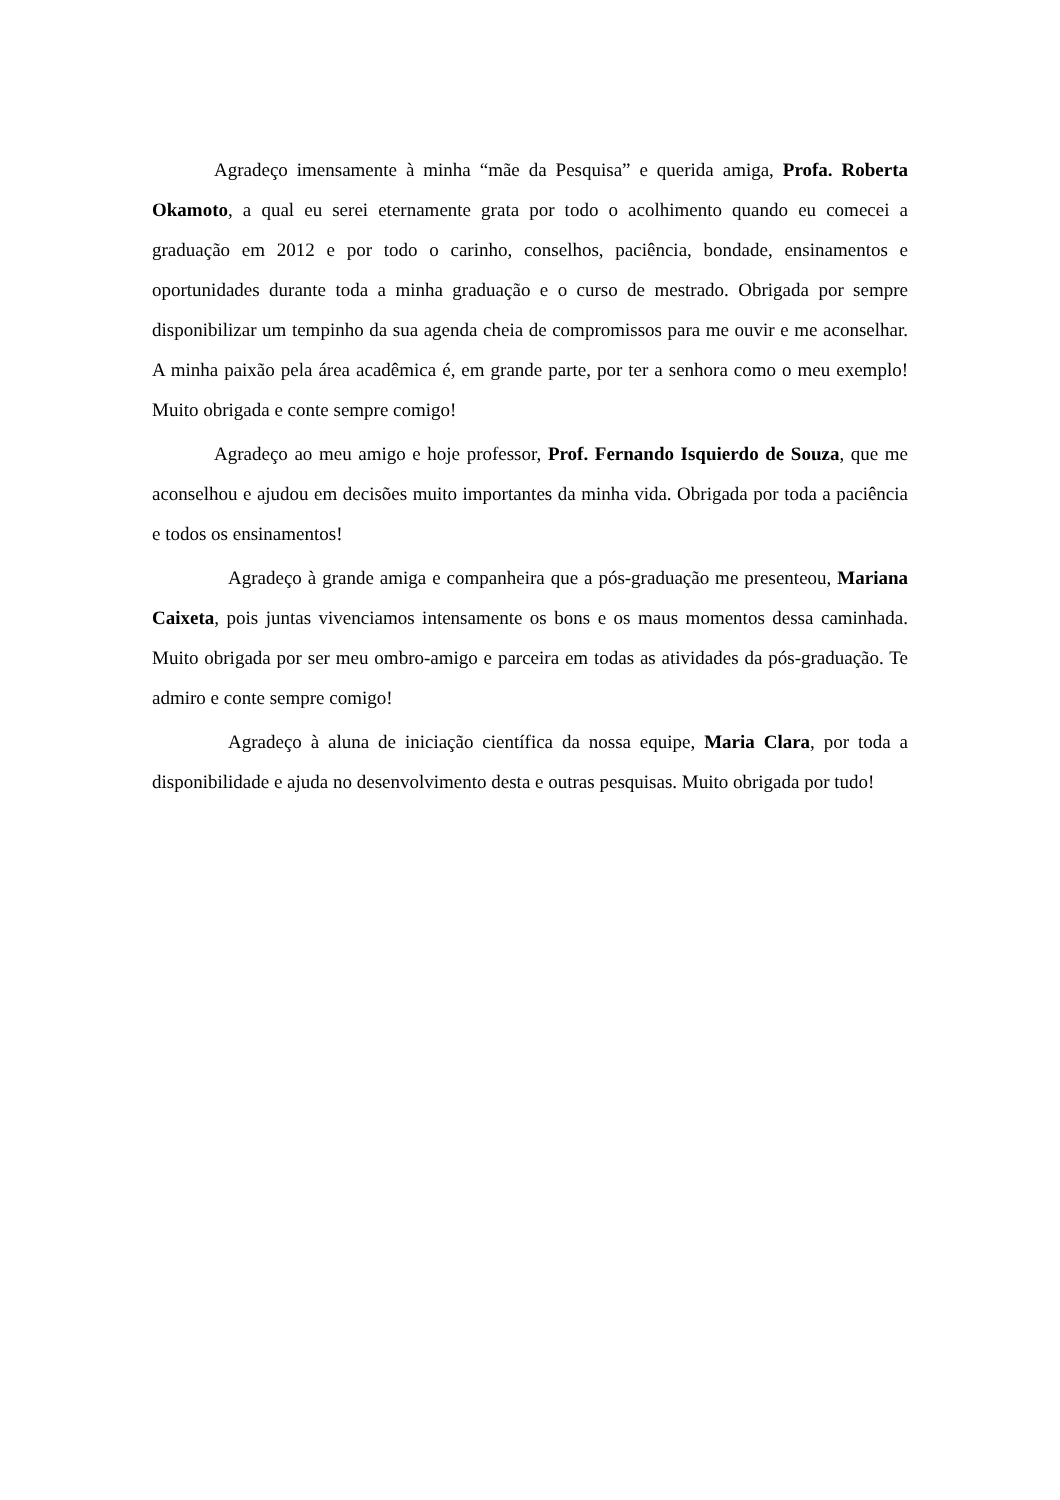Agradeço imensamente à minha “mãe da Pesquisa” e querida amiga, Profa. Roberta Okamoto, a qual eu serei eternamente grata por todo o acolhimento quando eu comecei a graduação em 2012 e por todo o carinho, conselhos, paciência, bondade, ensinamentos e oportunidades durante toda a minha graduação e o curso de mestrado. Obrigada por sempre disponibilizar um tempinho da sua agenda cheia de compromissos para me ouvir e me aconselhar. A minha paixão pela área acadêmica é, em grande parte, por ter a senhora como o meu exemplo! Muito obrigada e conte sempre comigo!
Agradeço ao meu amigo e hoje professor, Prof. Fernando Isquierdo de Souza, que me aconselhou e ajudou em decisões muito importantes da minha vida. Obrigada por toda a paciência e todos os ensinamentos!
Agradeço à grande amiga e companheira que a pós-graduação me presenteou, Mariana Caixeta, pois juntas vivenciamos intensamente os bons e os maus momentos dessa caminhada. Muito obrigada por ser meu ombro-amigo e parceira em todas as atividades da pós-graduação. Te admiro e conte sempre comigo!
Agradeço à aluna de iniciação científica da nossa equipe, Maria Clara, por toda a disponibilidade e ajuda no desenvolvimento desta e outras pesquisas. Muito obrigada por tudo!